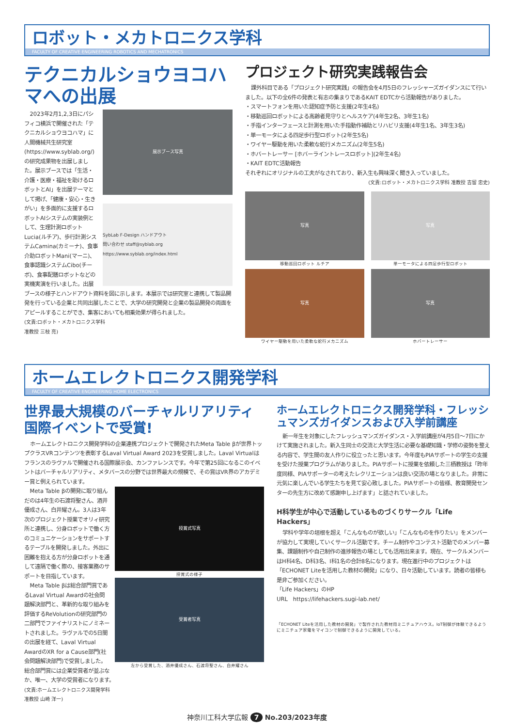ロボット・メカトロニクス学科
FACULTY OF CREATIVE ENGINEERING ROBOTICS AND MECHATRONICS
テクニカルショウヨコハマへの出展
展示ブース写真
SybLab F-Design ハンドアウト
問い合わせ staff@syblab.org https://www.syblab.org/index.html
2023年2月1,2,3日にパシフィコ横浜で開催された「テクニカルショウヨコハマ」に人間機械共生研究室(https://www.syblab.org/)の研究成果物を出展しました。展示ブースでは「生活・介護・医療・福祉を助けるロボットとAI」を出展テーマとして掲げ、「健康・安心・生きがい」を多面的に支援するロボットAIシステムの実装例として、生理計測ロボットLucia(ルチア)、歩行計測システムCamina(カミーナ)、食事介助ロボットMani(マーニ)、食事認識システムCibo(チーボ)、食事配膳ロボットなどの実機実演を行いました。出展ブースの様子とハンドアウト資料を図に示します。本展示では研究室と連携して製品開発を行っている企業と共同出展したことで、大学の研究開発と企業の製品開発の両面をアピールすることができ、集客においても相乗効果が得られました。
(文責:ロボット・メカトロニクス学科
准教授 三枝 亮)
プロジェクト研究実践報告会
課外科目である「プロジェクト研究実践」の報告会を4月5日のフレッシャーズガイダンスにて行いました。以下の全6件の発表と有志の集まりであるKAIT EDTCから活動報告がありました。
・スマートフォンを用いた認知症予防と支援(2年生4名)
・移動巡回ロボットによる高齢者見守りとヘルスケア(4年生2名、3年生1名)
・手指インターフェースと計測を用いた手指動作補助とリハビリ支援(4年生1名、3年生3名)
・単一モータによる四足歩行型ロボット(2年生5名)
・ワイヤー駆動を用いた柔軟な蛇行メカニズム(2年生5名)
・ホバートレーサー [ホバーライントレースロボット](2年生4名)
・KAIT EDTC活動報告
それぞれにオリジナルの工夫がなされており、新入生も興味深く聞き入っていました。
(文責:ロボット・メカトロニクス学科 准教授 吉留 忠史)
写真
移動巡回ロボット ルチア
写真
単一モータによる四足歩行型ロボット
写真
ワイヤー駆動を用いた柔軟な蛇行メカニズム
写真
ホバートレーサー
ホームエレクトロニクス開発学科
FACULTY OF CREATIVE ENGINEERING HOME ELECTRONICS
世界最大規模のバーチャルリアリティ国際イベントで受賞!
ホームエレクトロニクス開発学科の企業連携プロジェクトで開発されたMeta Table βが世界トップクラスVRコンテンツを表彰するLaval Virtual Award 2023を受賞しました。Laval Virtualはフランスのラヴァルで開催される国際展示会、カンファレンスです。今年で第25回になるこのイベントはバーチャルリアリティ、メタバースの分野では世界最大の規模で、その賞はVR界のアカデミー賞と例えられています。
授賞式写真
授賞式の様子
受賞者写真
左から受賞した、酒井優成さん、石渡将聖さん、白井耀さん
Meta Table βの開発に取り組んだのは4年生の石渡将聖さん、酒井優成さん、白井耀さん。3人は3年次のプロジェクト授業でオリィ研究所と連携し、分身ロボットで働く方のコミュニケーションをサポートするテーブルを開発しました。外出に困難を抱える方が分身ロボットを通して遠隔で働く際の、接客業務のサポートを目指しています。
Meta Table βは総合部門賞であるLaval Virtual Awardの社会問題解決部門と、革新的な取り組みを評価するReVolutionの研究部門の二部門でファイナリストにノミネートされました。ラヴァルでの5日間の出展を経て、Laval Virtual AwardのXR for a Cause部門(社会問題解決部門)で受賞しました。総合部門賞には企業受賞者が並ぶなか、唯一、大学の受賞者になります。
(文責:ホームエレクトロニクス開発学科
准教授 山崎 洋一)
ホームエレクトロニクス開発学科・フレッシュマンズガイダンスおよび入学前講座
新一年生を対象にしたフレッシュマンズガイダンス・入学前講座が4月5日〜7日にかけて実施されました。新入生同士の交流と大学生活に必要な基礎知識・学修の姿勢を整える内容で、学生間の友人作りに役立ったと思います。今年度もPIAサポートの学生の支援を受けた授業プログラムがありました。PIAサポートに授業を依頼した三栖教授は「昨年度同様、PIAサポーターの考えたレクリエーションは良い交流の場となりました。非常に元気に楽しんでいる学生たちを見て安心致しました。PIAサポートの皆様、教育開発センターの先生方に改めて感謝申し上げます」と話されていました。
H科学生が中心で活動しているものづくりサークル「Life Hackers」
学科や学年の垣根を超え「こんなものが欲しい」「こんなものを作りたい」をメンバーが協力して実現していくサークル活動です。チーム制作やコンテスト活動でのメンバー募集、課題制作や自己制作の進捗報告の場としても活用出来ます。現在、サークルメンバーはH科4名、D科3名、I科1名の合計8名になります。現在進行中のプロジェクトは「ECHONET Liteを活用した教材の開発」になり、日々活動しています。読者の皆様も是非ご参加ください。
「Life Hackers」のHP
URL　https://lifehackers.sugi-lab.net/
「ECHONET Liteを活用した教材の開発」で製作された教材用ミニチュアハウス。IoT制御が体験できるようにミニチュア家電をマイコンで制御できるように開発している。
神奈川工科大学広報 7 No.203/2023年度